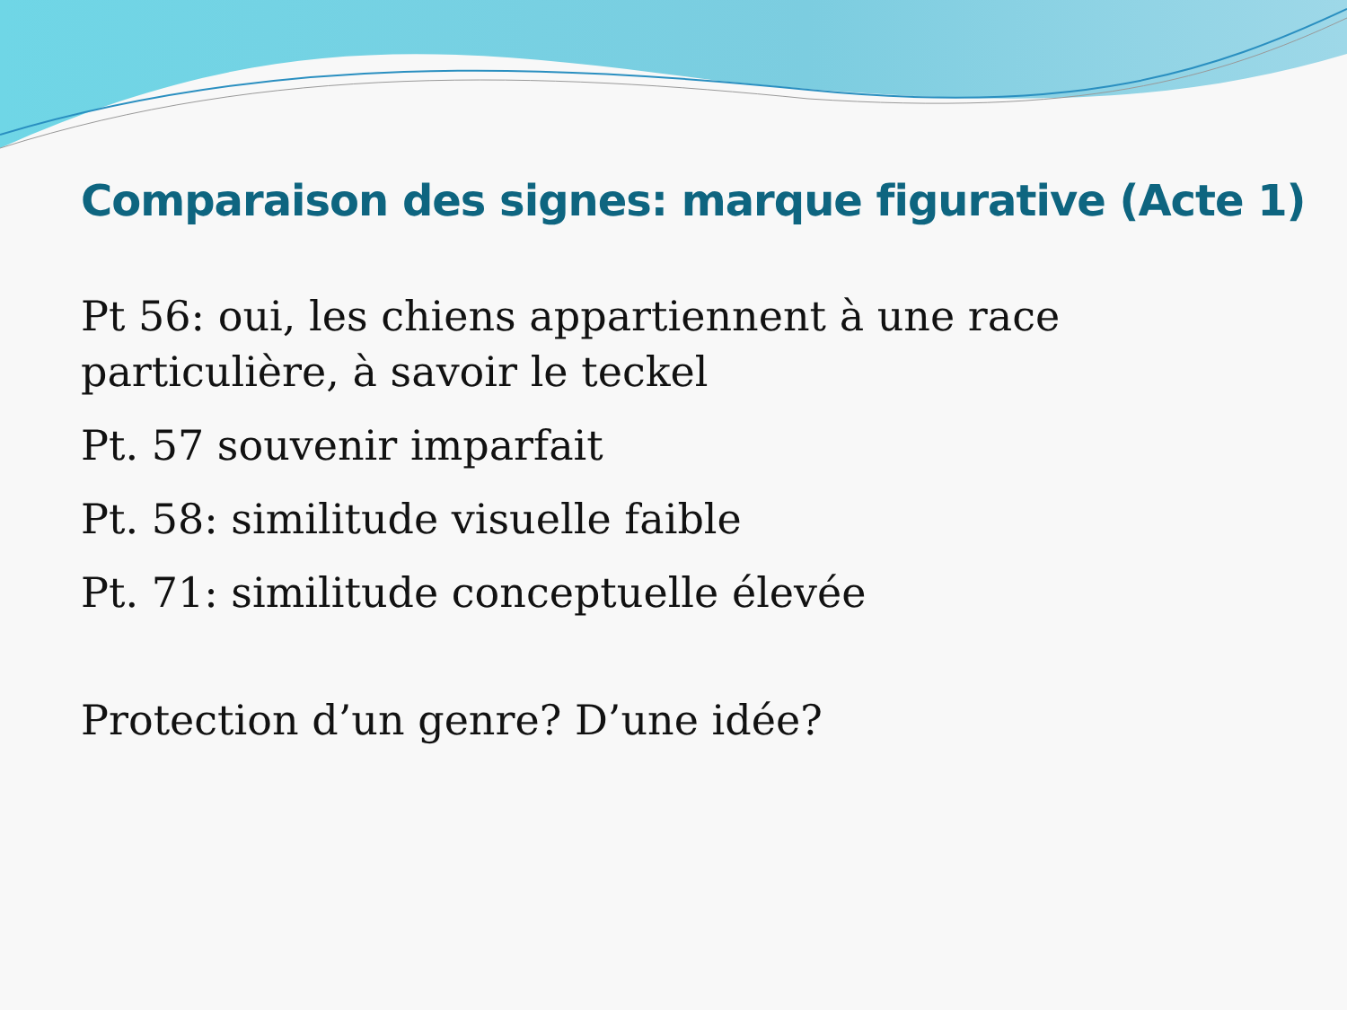Comparaison des signes: marque figurative (Acte 1)
Pt 56: oui, les chiens appartiennent à une race particulière, à savoir le teckel
Pt. 57 souvenir imparfait
Pt. 58: similitude visuelle faible
Pt. 71: similitude conceptuelle élevée
Protection d’un genre? D’une idée?